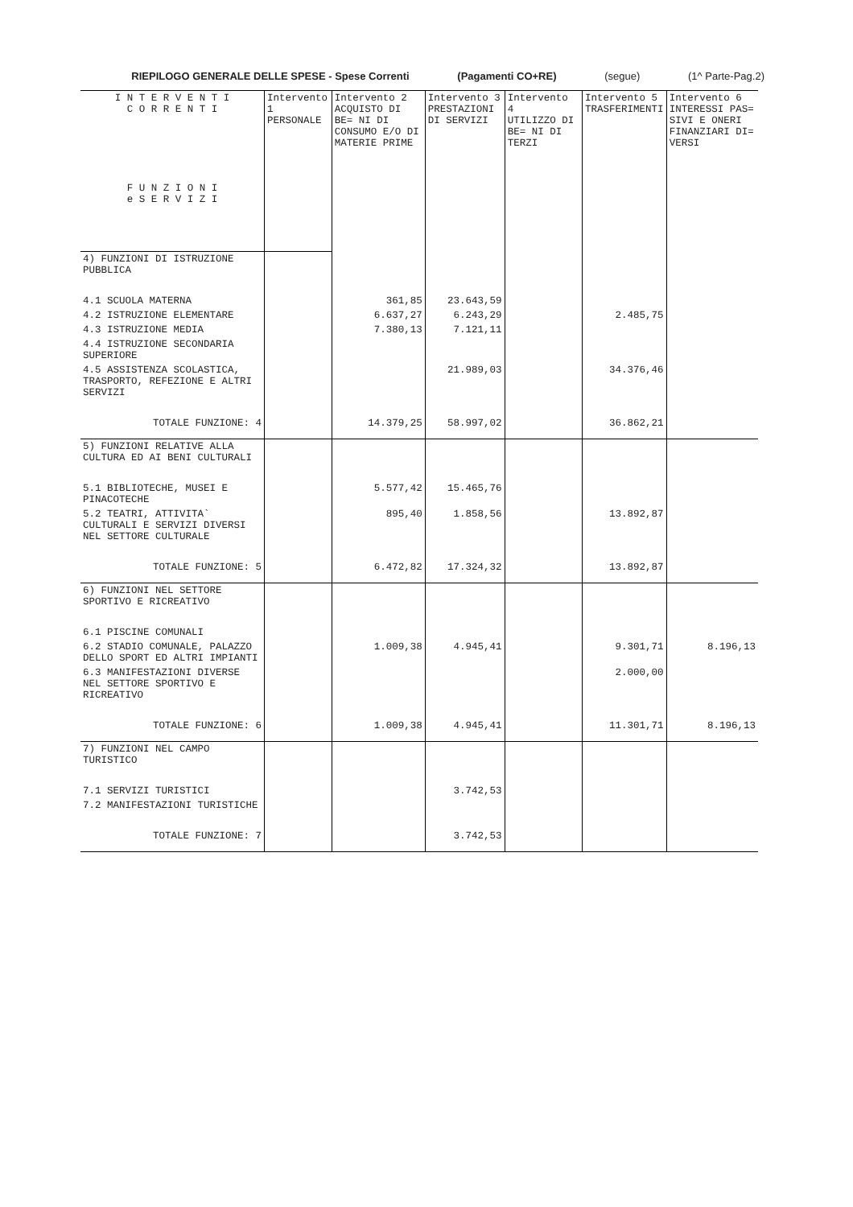RIEPILOGO GENERALE DELLE SPESE - Spese Correnti (Pagamenti CO+RE) (segue) (1^ Parte-Pag.2)
| I N T E R V E N T I C O R R E N T I F U N Z I O N I e S E R V I Z I | Intervento 1 PERSONALE | Intervento 2 ACQUISTO DI BE= NI DI CONSUMO E/O DI MATERIE PRIME | Intervento 3 PRESTAZIONI DI SERVIZI | Intervento 4 UTILIZZO DI BE= NI DI TERZI | Intervento 5 TRASFERIMENTI | Intervento 6 INTERESSI PAS= SIVI E ONERI FINANZIARI DI= VERSI |
| --- | --- | --- | --- | --- | --- | --- |
| 4) FUNZIONI DI ISTRUZIONE PUBBLICA | | | | | | |
| 4.1 SCUOLA MATERNA | | 361,85 | 23.643,59 | | | |
| 4.2 ISTRUZIONE ELEMENTARE | | 6.637,27 | 6.243,29 | | 2.485,75 | |
| 4.3 ISTRUZIONE MEDIA | | 7.380,13 | 7.121,11 | | | |
| 4.4 ISTRUZIONE SECONDARIA SUPERIORE | | | | | | |
| 4.5 ASSISTENZA SCOLASTICA, TRASPORTO, REFEZIONE E ALTRI SERVIZI | | | 21.989,03 | | 34.376,46 | |
| TOTALE FUNZIONE: 4 | | 14.379,25 | 58.997,02 | | 36.862,21 | |
| 5) FUNZIONI RELATIVE ALLA CULTURA ED AI BENI CULTURALI | | | | | | |
| 5.1 BIBLIOTECHE, MUSEI E PINACOTECHE | | 5.577,42 | 15.465,76 | | | |
| 5.2 TEATRI, ATTIVITA` CULTURALI E SERVIZI DIVERSI NEL SETTORE CULTURALE | | 895,40 | 1.858,56 | | 13.892,87 | |
| TOTALE FUNZIONE: 5 | | 6.472,82 | 17.324,32 | | 13.892,87 | |
| 6) FUNZIONI NEL SETTORE SPORTIVO E RICREATIVO | | | | | | |
| 6.1 PISCINE COMUNALI | | | | | | |
| 6.2 STADIO COMUNALE, PALAZZO DELLO SPORT ED ALTRI IMPIANTI | | 1.009,38 | 4.945,41 | | 9.301,71 | 8.196,13 |
| 6.3 MANIFESTAZIONI DIVERSE NEL SETTORE SPORTIVO E RICREATIVO | | | | | 2.000,00 | |
| TOTALE FUNZIONE: 6 | | 1.009,38 | 4.945,41 | | 11.301,71 | 8.196,13 |
| 7) FUNZIONI NEL CAMPO TURISTICO | | | | | | |
| 7.1 SERVIZI TURISTICI | | | 3.742,53 | | | |
| 7.2 MANIFESTAZIONI TURISTICHE | | | | | | |
| TOTALE FUNZIONE: 7 | | | 3.742,53 | | | |